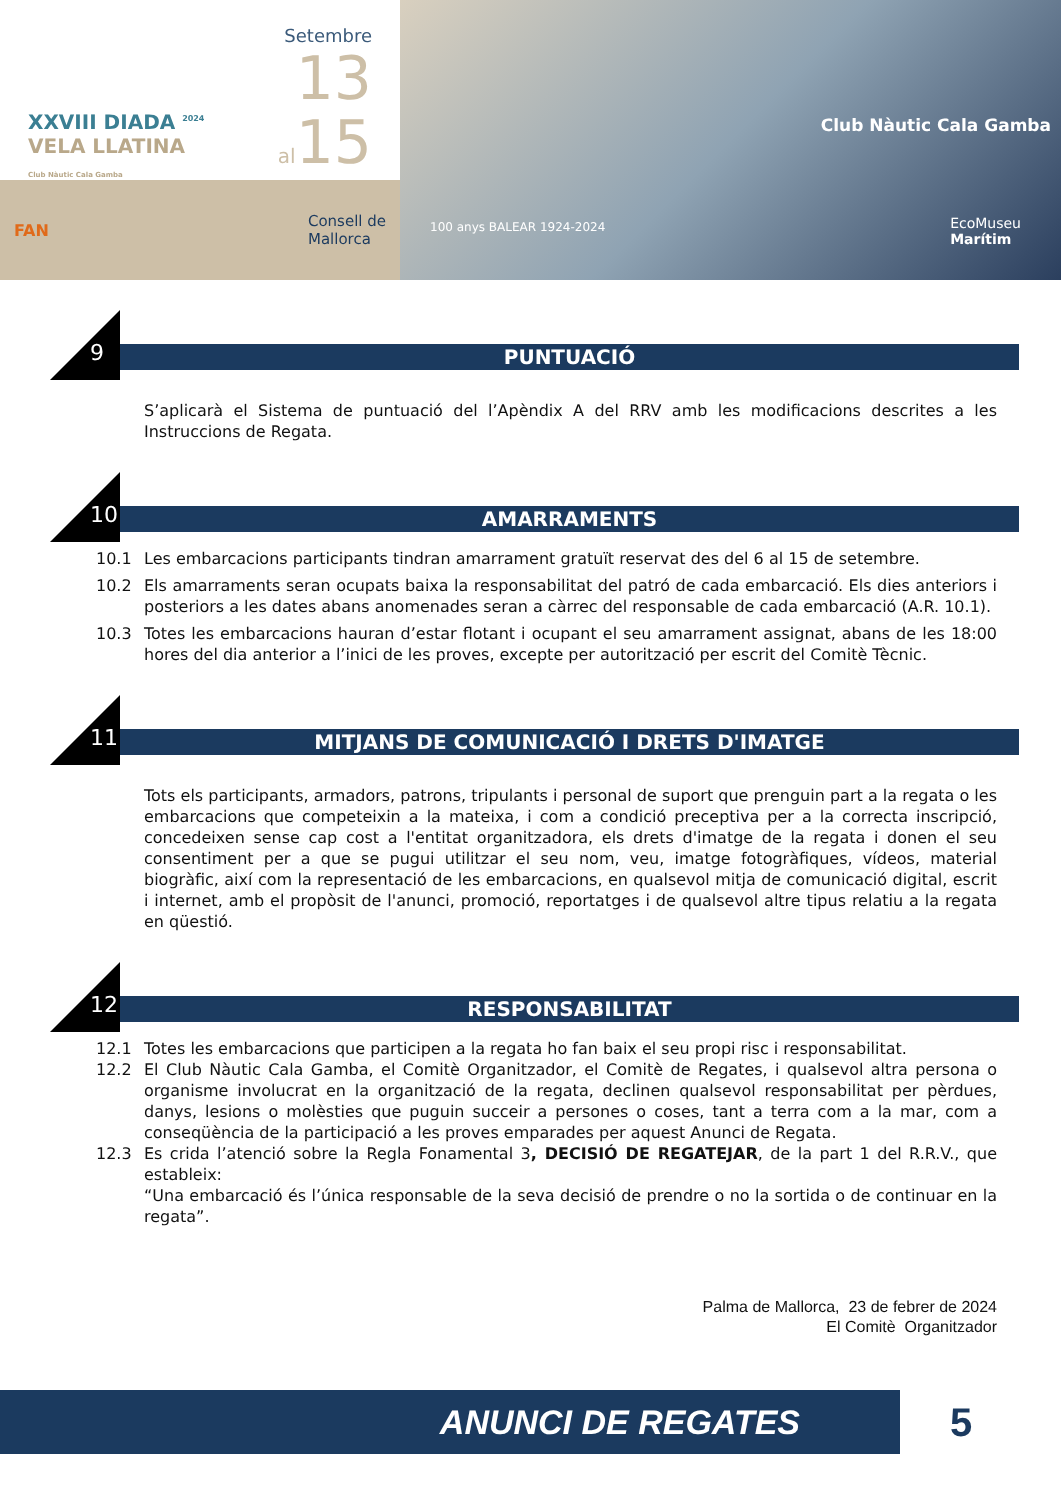XXVIII DIADA <sup>2024</sup>
VELA LLATINA
Club Nàutic Cala Gamba
Setembre
13
al15
FAN Consell de
Mallorca
Club Nàutic Cala Gamba
100 anys BALEAR 1924-2024
EcoMuseu
Marítim
9
PUNTUACIÓ
S’aplicarà el Sistema de puntuació del l’Apèndix A del RRV amb les modificacions descrites a les Instruccions de Regata.
10
AMARRAMENTS
10.1 Les embarcacions participants tindran amarrament gratuït reservat des del 6 al 15 de setembre.
10.2 Els amarraments seran ocupats baixa la responsabilitat del patró de cada embarcació. Els dies anteriors i posteriors a les dates abans anomenades seran a càrrec del responsable de cada embarcació (A.R. 10.1).
10.3 Totes les embarcacions hauran d’estar flotant i ocupant el seu amarrament assignat, abans de les 18:00 hores del dia anterior a l’inici de les proves, excepte per autorització per escrit del Comitè Tècnic.
11
MITJANS DE COMUNICACIÓ I DRETS D'IMATGE
Tots els participants, armadors, patrons, tripulants i personal de suport que prenguin part a la regata o les embarcacions que competeixin a la mateixa, i com a condició preceptiva per a la correcta inscripció, concedeixen sense cap cost a l'entitat organitzadora, els drets d'imatge de la regata i donen el seu consentiment per a que se pugui utilitzar el seu nom, veu, imatge fotogràfiques, vídeos, material biogràfic, així com la representació de les embarcacions, en qualsevol mitja de comunicació digital, escrit i internet, amb el propòsit de l'anunci, promoció, reportatges i de qualsevol altre tipus relatiu a la regata en qüestió.
12
RESPONSABILITAT
12.1 Totes les embarcacions que participen a la regata ho fan baix el seu propi risc i responsabilitat.
12.2 El Club Nàutic Cala Gamba, el Comitè Organitzador, el Comitè de Regates, i qualsevol altra persona o organisme involucrat en la organització de la regata, declinen qualsevol responsabilitat per pèrdues, danys, lesions o molèsties que puguin succeir a persones o coses, tant a terra com a la mar, com a conseqüència de la participació a les proves emparades per aquest Anunci de Regata.
12.3 Es crida l’atenció sobre la Regla Fonamental 3, DECISIÓ DE REGATEJAR, de la part 1 del R.R.V., que estableix:
“Una embarcació és l’única responsable de la seva decisió de prendre o no la sortida o de continuar en la regata”.
Palma de Mallorca, 23 de febrer de 2024
El Comitè Organitzador
ANUNCI DE REGATES 5